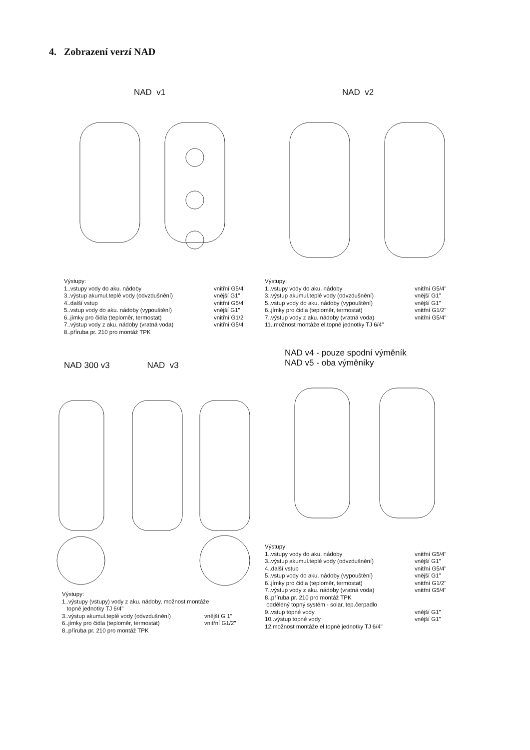4. Zobrazení verzí NAD
NAD v1
Výstupy:
1..vstupy vody do aku. nádoby vnitřní G5/4"
3..výstup akumul.teplé vody (odvzdušnění) vnější G1"
4..další vstup vnitřní G5/4"
5..vstup vody do aku. nádoby (vypouštění) vnější G1"
6..jímky pro čidla (teploměr, termostat) vnitřní G1/2"
7..výstup vody z aku. nádoby (vratná voda) vnitřní G5/4"
8..příruba pr. 210 pro montáž TPK
NAD v2
Výstupy:
1..vstupy vody do aku. nádoby vnitřní G5/4"
3..výstup akumul.teplé vody (odvzdušnění) vnější G1"
5..vstup vody do aku. nádoby (vypouštění) vnější G1"
6..jímky pro čidla (teploměr, termostat) vnitřní G1/2"
7..výstup vody z aku. nádoby (vratná voda) vnitřní G5/4"
11..možnost montáže el.topné jednotky TJ 6/4"
NAD 300 v3 NAD v3
Výstupy:
1..výstupy (vstupy) vody z aku. nádoby, možnost montáže
topné jednotky TJ 6/4"
3..výstup akumul.teplé vody (odvzdušnění) vnější G 1"
6..jímky pro čidla (teploměr, termostat) vnitřní G1/2"
8..příruba pr. 210 pro montáž TPK
NAD v4 - pouze spodní výměník
NAD v5 - oba výměníky
Výstupy:
1..vstupy vody do aku. nádoby vnitřní G5/4"
3..výstup akumul.teplé vody (odvzdušnění) vnější G1"
4..další vstup vnitřní G5/4"
5..vstup vody do aku. nádoby (vypouštění) vnější G1"
6..jímky pro čidla (teploměr, termostat) vnitřní G1/2"
7..výstup vody z aku. nádoby (vratná voda) vnitřní G5/4"
8..příruba pr. 210 pro montáž TPK
oddělený topný systém - solar, tep.čerpadlo
9..vstup topné vody vnější G1"
10..výstup topné vody vnější G1"
12.možnost montáže el.topné jednotky TJ 6/4"